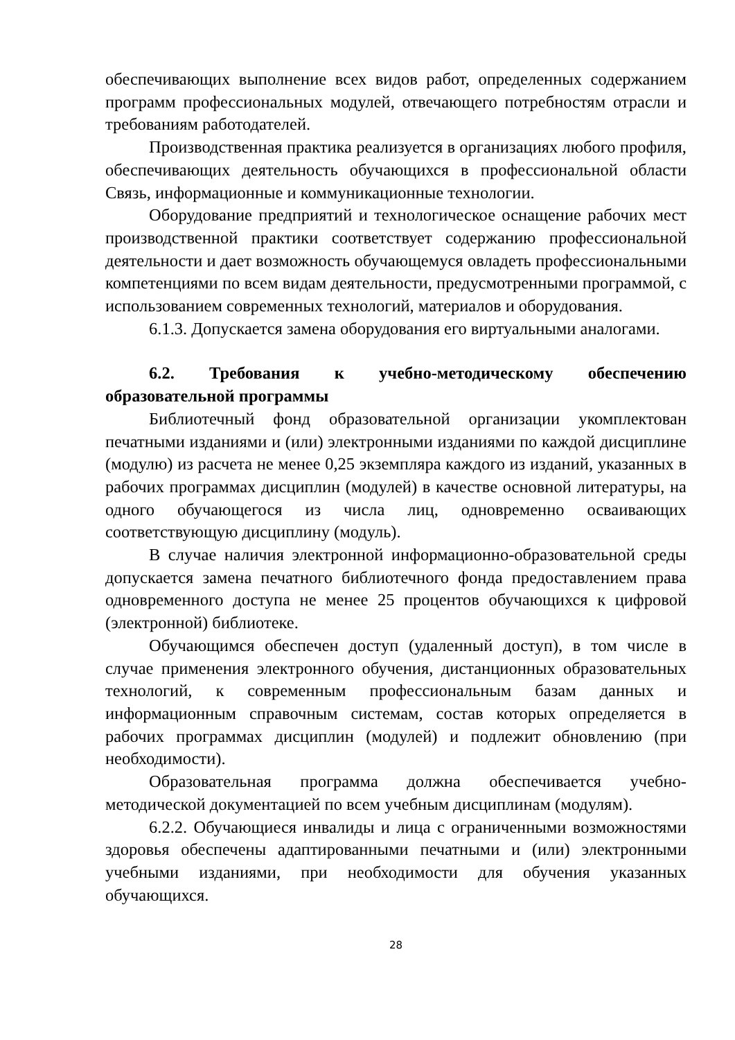обеспечивающих выполнение всех видов работ, определенных содержанием программ профессиональных модулей, отвечающего потребностям отрасли и требованиям работодателей.
Производственная практика реализуется в организациях любого профиля, обеспечивающих деятельность обучающихся в профессиональной области Связь, информационные и коммуникационные технологии.
Оборудование предприятий и технологическое оснащение рабочих мест производственной практики соответствует содержанию профессиональной деятельности и дает возможность обучающемуся овладеть профессиональными компетенциями по всем видам деятельности, предусмотренными программой, с использованием современных технологий, материалов и оборудования.
6.1.3. Допускается замена оборудования его виртуальными аналогами.
6.2. Требования к учебно-методическому обеспечению образовательной программы
Библиотечный фонд образовательной организации укомплектован печатными изданиями и (или) электронными изданиями по каждой дисциплине (модулю) из расчета не менее 0,25 экземпляра каждого из изданий, указанных в рабочих программах дисциплин (модулей) в качестве основной литературы, на одного обучающегося из числа лиц, одновременно осваивающих соответствующую дисциплину (модуль).
В случае наличия электронной информационно-образовательной среды допускается замена печатного библиотечного фонда предоставлением права одновременного доступа не менее 25 процентов обучающихся к цифровой (электронной) библиотеке.
Обучающимся обеспечен доступ (удаленный доступ), в том числе в случае применения электронного обучения, дистанционных образовательных технологий, к современным профессиональным базам данных и информационным справочным системам, состав которых определяется в рабочих программах дисциплин (модулей) и подлежит обновлению (при необходимости).
Образовательная программа должна обеспечивается учебно-методической документацией по всем учебным дисциплинам (модулям).
6.2.2. Обучающиеся инвалиды и лица с ограниченными возможностями здоровья обеспечены адаптированными печатными и (или) электронными учебными изданиями, при необходимости для обучения указанных обучающихся.
28